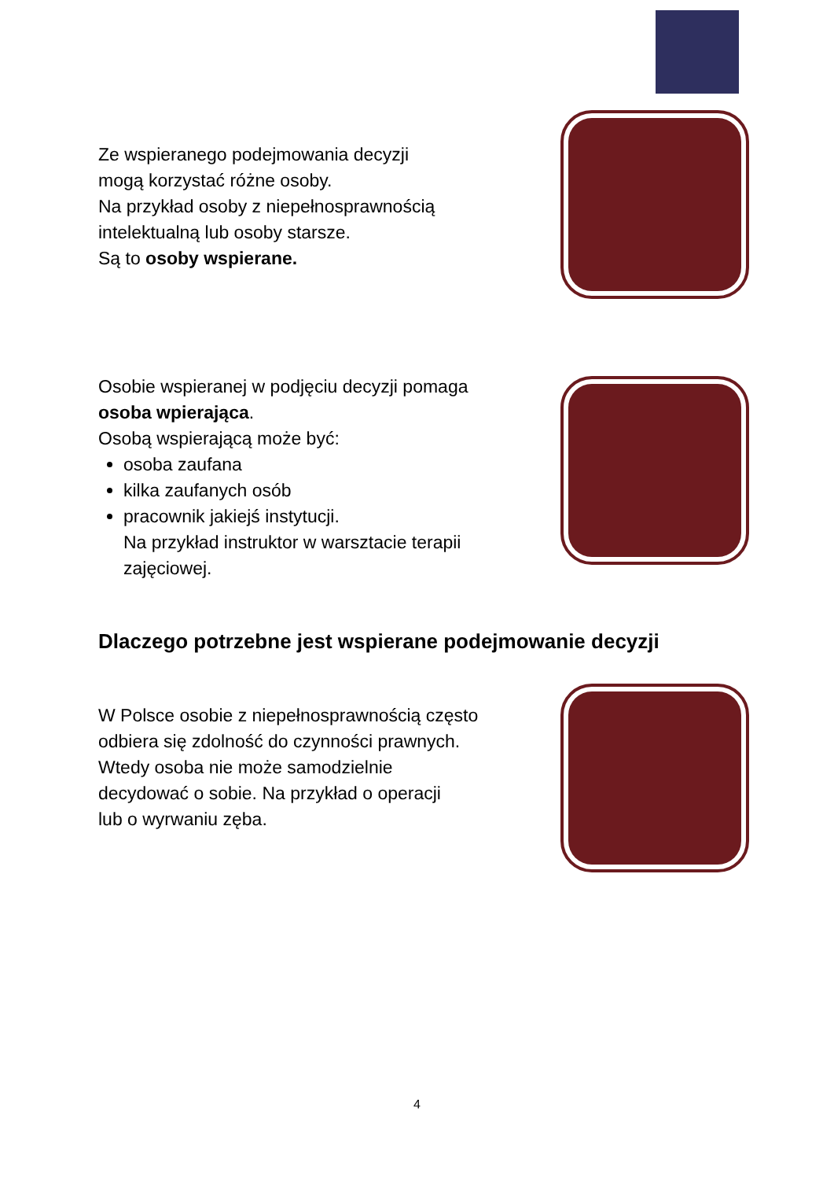Ze wspieranego podejmowania decyzji
mogą korzystać różne osoby.
Na przykład osoby z niepełnosprawnością
intelektualną lub osoby starsze.
Są to osoby wspierane.
Osobie wspieranej w podjęciu decyzji pomaga osoba wpierająca.
Osobą wspierającą może być:
osoba zaufana
kilka zaufanych osób
pracownik jakiejś instytucji.
Na przykład instruktor w warsztacie terapii zajęciowej.
Dlaczego potrzebne jest wspierane podejmowanie decyzji
W Polsce osobie z niepełnosprawnością często
odbiera się zdolność do czynności prawnych.
Wtedy osoba nie może samodzielnie
decydować o sobie. Na przykład o operacji
lub o wyrwaniu zęba.
4